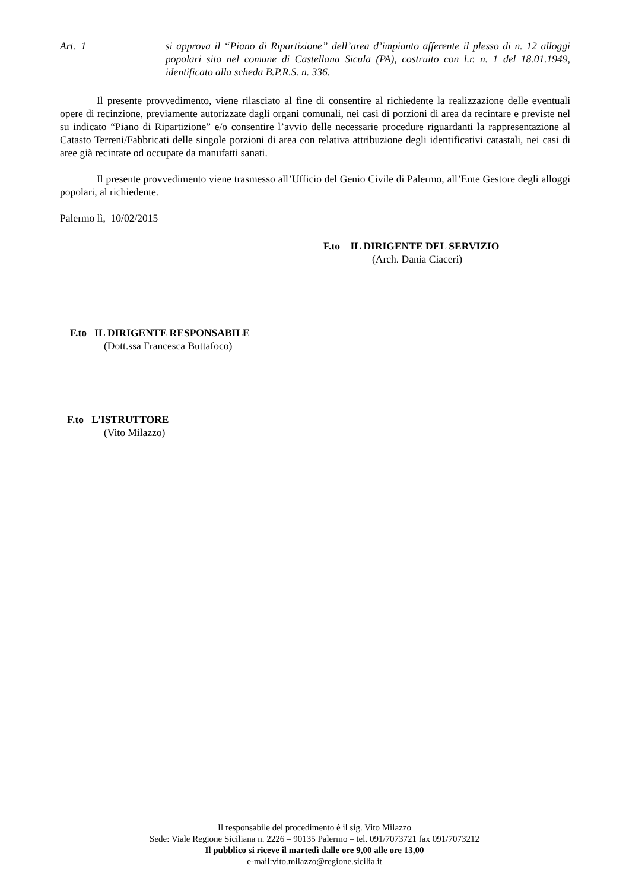Art. 1 si approva il “Piano di Ripartizione” dell’area d’impianto afferente il plesso di n. 12 alloggi popolari sito nel comune di Castellana Sicula (PA), costruito con l.r. n. 1 del 18.01.1949, identificato alla scheda B.P.R.S. n. 336.
Il presente provvedimento, viene rilasciato al fine di consentire al richiedente la realizzazione delle eventuali opere di recinzione, previamente autorizzate dagli organi comunali, nei casi di porzioni di area da recintare e previste nel su indicato “Piano di Ripartizione” e/o consentire l’avvio delle necessarie procedure riguardanti la rappresentazione al Catasto Terreni/Fabbricati delle singole porzioni di area con relativa attribuzione degli identificativi catastali, nei casi di aree già recintate od occupate da manufatti sanati.
Il presente provvedimento viene trasmesso all’Ufficio del Genio Civile di Palermo, all’Ente Gestore degli alloggi popolari, al richiedente.
Palermo lì, 10/02/2015
F.to IL DIRIGENTE DEL SERVIZIO
(Arch. Dania Ciaceri)
F.to IL DIRIGENTE RESPONSABILE
(Dott.ssa Francesca Buttafoco)
F.to L’ISTRUTTORE
(Vito Milazzo)
Il responsabile del procedimento è il sig. Vito Milazzo
Sede: Viale Regione Siciliana n. 2226 – 90135 Palermo – tel. 091/7073721 fax 091/7073212
Il pubblico si riceve il martedì dalle ore 9,00 alle ore 13,00
e-mail:vito.milazzo@regione.sicilia.it